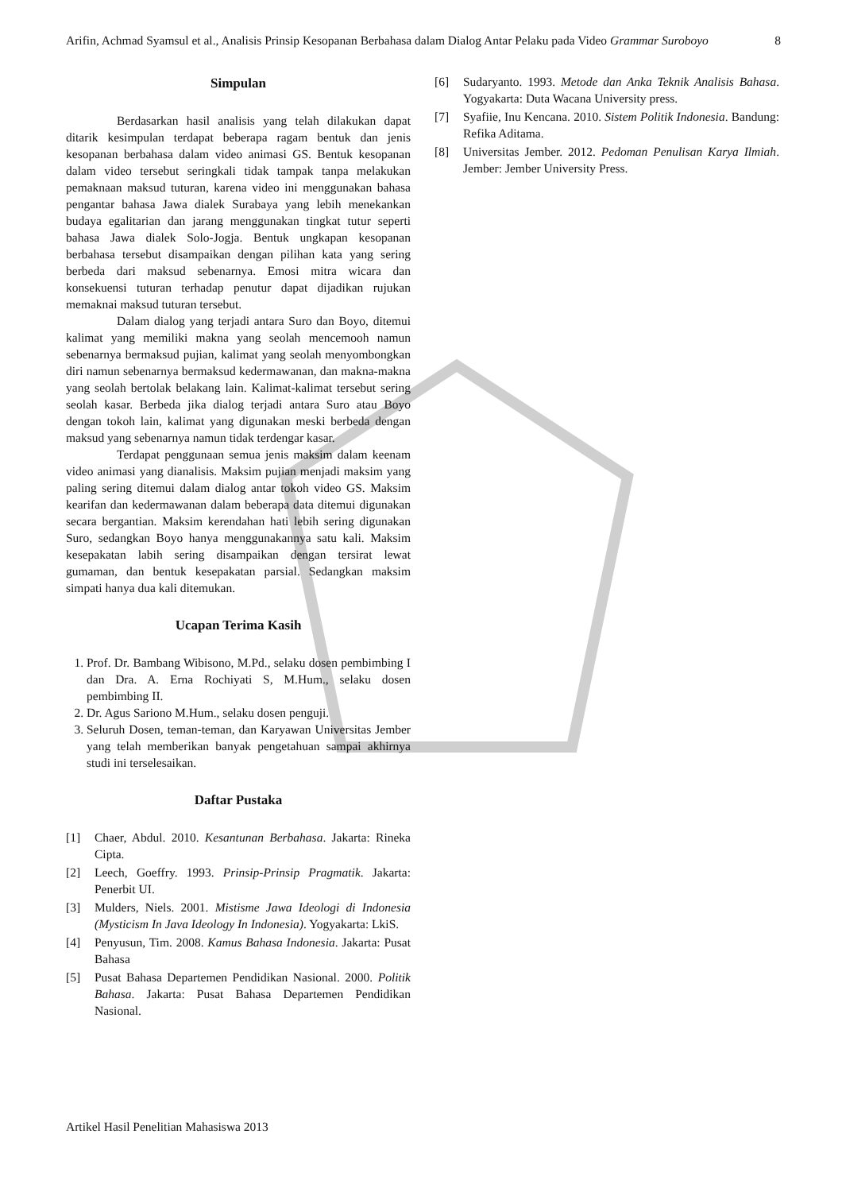Arifin, Achmad Syamsul et al., Analisis Prinsip Kesopanan Berbahasa dalam Dialog Antar Pelaku pada Video Grammar Suroboyo 8
Simpulan
Berdasarkan hasil analisis yang telah dilakukan dapat ditarik kesimpulan terdapat beberapa ragam bentuk dan jenis kesopanan berbahasa dalam video animasi GS. Bentuk kesopanan dalam video tersebut seringkali tidak tampak tanpa melakukan pemaknaan maksud tuturan, karena video ini menggunakan bahasa pengantar bahasa Jawa dialek Surabaya yang lebih menekankan budaya egalitarian dan jarang menggunakan tingkat tutur seperti bahasa Jawa dialek Solo-Jogja. Bentuk ungkapan kesopanan berbahasa tersebut disampaikan dengan pilihan kata yang sering berbeda dari maksud sebenarnya. Emosi mitra wicara dan konsekuensi tuturan terhadap penutur dapat dijadikan rujukan memaknai maksud tuturan tersebut.
Dalam dialog yang terjadi antara Suro dan Boyo, ditemui kalimat yang memiliki makna yang seolah mencemooh namun sebenarnya bermaksud pujian, kalimat yang seolah menyombongkan diri namun sebenarnya bermaksud kedermawanan, dan makna-makna yang seolah bertolak belakang lain. Kalimat-kalimat tersebut sering seolah kasar. Berbeda jika dialog terjadi antara Suro atau Boyo dengan tokoh lain, kalimat yang digunakan meski berbeda dengan maksud yang sebenarnya namun tidak terdengar kasar.
Terdapat penggunaan semua jenis maksim dalam keenam video animasi yang dianalisis. Maksim pujian menjadi maksim yang paling sering ditemui dalam dialog antar tokoh video GS. Maksim kearifan dan kedermawanan dalam beberapa data ditemui digunakan secara bergantian. Maksim kerendahan hati lebih sering digunakan Suro, sedangkan Boyo hanya menggunakannya satu kali. Maksim kesepakatan labih sering disampaikan dengan tersirat lewat gumaman, dan bentuk kesepakatan parsial. Sedangkan maksim simpati hanya dua kali ditemukan.
Ucapan Terima Kasih
1. Prof. Dr. Bambang Wibisono, M.Pd., selaku dosen pembimbing I dan Dra. A. Erna Rochiyati S, M.Hum., selaku dosen pembimbing II.
2. Dr. Agus Sariono M.Hum., selaku dosen penguji.
3. Seluruh Dosen, teman-teman, dan Karyawan Universitas Jember yang telah memberikan banyak pengetahuan sampai akhirnya studi ini terselesaikan.
Daftar Pustaka
[1] Chaer, Abdul. 2010. Kesantunan Berbahasa. Jakarta: Rineka Cipta.
[2] Leech, Goeffry. 1993. Prinsip-Prinsip Pragmatik. Jakarta: Penerbit UI.
[3] Mulders, Niels. 2001. Mistisme Jawa Ideologi di Indonesia (Mysticism In Java Ideology In Indonesia). Yogyakarta: LkiS.
[4] Penyusun, Tim. 2008. Kamus Bahasa Indonesia. Jakarta: Pusat Bahasa
[5] Pusat Bahasa Departemen Pendidikan Nasional. 2000. Politik Bahasa. Jakarta: Pusat Bahasa Departemen Pendidikan Nasional.
[6] Sudaryanto. 1993. Metode dan Anka Teknik Analisis Bahasa. Yogyakarta: Duta Wacana University press.
[7] Syafiie, Inu Kencana. 2010. Sistem Politik Indonesia. Bandung: Refika Aditama.
[8] Universitas Jember. 2012. Pedoman Penulisan Karya Ilmiah. Jember: Jember University Press.
Artikel Hasil Penelitian Mahasiswa 2013